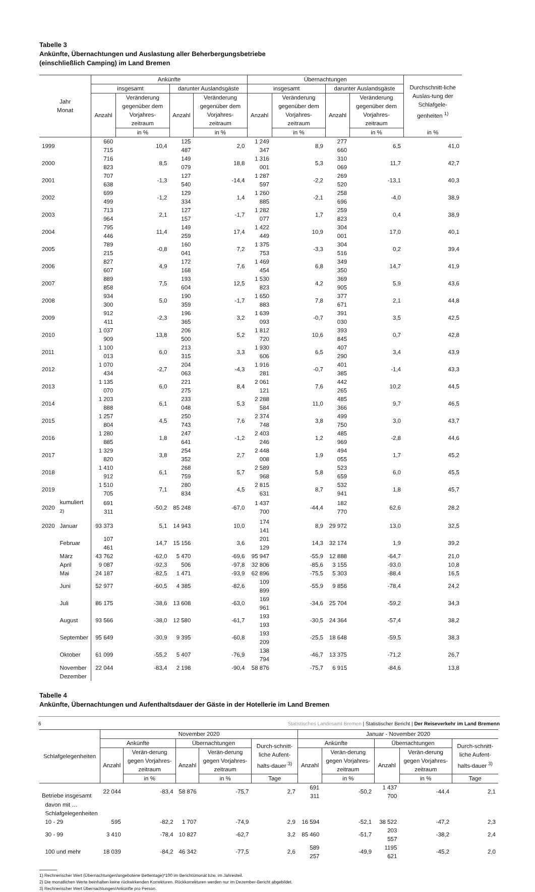Tabelle 3
Ankünfte, Übernachtungen und Auslastung aller Beherbergungsbetriebe
(einschließlich Camping) im Land Bremen
| Jahr Monat | | Ankünfte | | | | Übernachtungen | | | | Durchschnitt-liche Auslas-tung der Schlafgele-genheiten <sup>1)</sup> |
| --- | --- | --- | --- | --- | --- | --- | --- | --- | --- | --- |
| | | insgesamt | | darunter Auslandsgäste | | insgesamt | | darunter Auslandsgäste | | |
| | | Anzahl | Veränderung gegenüber dem Vorjahres-zeitraum | Anzahl | Veränderung gegenüber dem Vorjahres-zeitraum | Anzahl | Veränderung gegenüber dem Vorjahres-zeitraum | Anzahl | Veränderung gegenüber dem Vorjahres-zeitraum | |
| | | | in % | | in % | | in % | | in % | in % |
| 1999 | | 660 715 | 10,4 | 125 487 | 2,0 | 1 249 347 | 8,9 | 277 660 | 6,5 | 41,0 |
| 2000 | | 716 823 | 8,5 | 149 079 | 18,8 | 1 316 001 | 5,3 | 310 069 | 11,7 | 42,7 |
| 2001 | | 707 638 | -1,3 | 127 540 | -14,4 | 1 287 597 | -2,2 | 269 520 | -13,1 | 40,3 |
| 2002 | | 699 499 | -1,2 | 129 334 | 1,4 | 1 260 885 | -2,1 | 258 696 | -4,0 | 38,9 |
| 2003 | | 713 964 | 2,1 | 127 157 | -1,7 | 1 282 077 | 1,7 | 259 823 | 0,4 | 38,9 |
| 2004 | | 795 446 | 11,4 | 149 259 | 17,4 | 1 422 449 | 10,9 | 304 001 | 17,0 | 40,1 |
| 2005 | | 789 215 | -0,8 | 160 041 | 7,2 | 1 375 753 | -3,3 | 304 516 | 0,2 | 39,4 |
| 2006 | | 827 607 | 4,9 | 172 168 | 7,6 | 1 469 454 | 6,8 | 349 350 | 14,7 | 41,9 |
| 2007 | | 889 858 | 7,5 | 193 604 | 12,5 | 1 530 823 | 4,2 | 369 905 | 5,9 | 43,6 |
| 2008 | | 934 300 | 5,0 | 190 359 | -1,7 | 1 650 883 | 7,8 | 377 671 | 2,1 | 44,8 |
| 2009 | | 912 411 | -2,3 | 196 365 | 3,2 | 1 639 093 | -0,7 | 391 030 | 3,5 | 42,5 |
| 2010 | | 1 037 909 | 13,8 | 206 500 | 5,2 | 1 812 720 | 10,6 | 393 845 | 0,7 | 42,8 |
| 2011 | | 1 100 013 | 6,0 | 213 315 | 3,3 | 1 930 606 | 6,5 | 407 290 | 3,4 | 43,9 |
| 2012 | | 1 070 434 | -2,7 | 204 063 | -4,3 | 1 916 281 | -0,7 | 401 385 | -1,4 | 43,3 |
| 2013 | | 1 135 070 | 6,0 | 221 275 | 8,4 | 2 061 121 | 7,6 | 442 265 | 10,2 | 44,5 |
| 2014 | | 1 203 888 | 6,1 | 233 048 | 5,3 | 2 288 584 | 11,0 | 485 366 | 9,7 | 46,5 |
| 2015 | | 1 257 804 | 4,5 | 250 743 | 7,6 | 2 374 748 | 3,8 | 499 750 | 3,0 | 43,7 |
| 2016 | | 1 280 885 | 1,8 | 247 641 | -1,2 | 2 403 246 | 1,2 | 485 969 | -2,8 | 44,6 |
| 2017 | | 1 329 820 | 3,8 | 254 352 | 2,7 | 2 448 008 | 1,9 | 494 055 | 1,7 | 45,2 |
| 2018 | | 1 410 912 | 6,1 | 268 759 | 5,7 | 2 589 968 | 5,8 | 523 659 | 6,0 | 45,5 |
| 2019 | | 1 510 705 | 7,1 | 280 834 | 4,5 | 2 815 631 | 8,7 | 532 941 | 1,8 | 45,7 |
| 2020 | kumuliert <sup>2)</sup> | 691 311 | -50,2 | 85 248 | -67,0 | 1 437 700 | -44,4 | 182 770 | 62,6 | 28,2 |
| 2020 | Januar | 93 373 | 5,1 | 14 943 | 10,0 | 174 141 | 8,9 | 29 972 | 13,0 | 32,5 |
| | Februar | 107 461 | 14,7 | 15 156 | 3,6 | 201 129 | 14,3 | 32 174 | 1,9 | 39,2 |
| | März | 43 762 | -62,0 | 5 470 | -69,6 | 95 947 | -55,9 | 12 888 | -64,7 | 21,0 |
| | April | 9 087 | -92,3 | 506 | -97,8 | 32 806 | -85,6 | 3 155 | -93,0 | 10,8 |
| | Mai | 24 187 | -82,5 | 1 471 | -93,9 | 62 896 | -75,5 | 5 303 | -88,4 | 16,5 |
| | Juni | 52 977 | -60,5 | 4 385 | -82,6 | 109 899 | -55,9 | 9 856 | -78,4 | 24,2 |
| | Juli | 86 175 | -38,6 | 13 608 | -63,0 | 169 961 | -34,6 | 25 704 | -59,2 | 34,3 |
| | August | 93 566 | -38,0 | 12 580 | -61,7 | 193 193 | -30,5 | 24 364 | -57,4 | 38,2 |
| | September | 95 649 | -30,9 | 9 395 | -60,8 | 193 209 | -25,5 | 18 648 | -59,5 | 38,3 |
| | Oktober | 61 099 | -55,2 | 5 407 | -76,9 | 138 794 | -46,7 | 13 375 | -71,2 | 26,7 |
| | November | 22 044 | -83,4 | 2 198 | -90,4 | 58 876 | -75,7 | 6 915 | -84,6 | 13,8 |
| | Dezember | | | | | | | | | |
Tabelle 4
Ankünfte, Übernachtungen und Aufenthaltsdauer der Gäste in der Hotellerie im Land Bremen
| Schlafgelegenheiten | November 2020 | | | | | Januar - November 2020 | | | | |
| --- | --- | --- | --- | --- | --- | --- | --- | --- | --- | --- |
| | Ankünfte | | Übernachtungen | | Durch-schnitt-liche Aufent-halts-dauer <sup>3)</sup> | Ankünfte | | Übernachtungen | | Durch-schnitt-liche Aufent-halts-dauer <sup>3)</sup> |
| | Anzahl | Verän-derung gegen Vorjahres-zeitraum | Anzahl | Verän-derung gegen Vorjahres-zeitraum | | Anzahl | Verän-derung gegen Vorjahres-zeitraum | Anzahl | Verän-derung gegen Vorjahres-zeitraum | |
| | | in % | | in % | Tage | | in % | | in % | Tage |
| Betriebe insgesamt | 22 044 | -83,4 | 58 876 | -75,7 | 2,7 | 691 311 | -50,2 | 1 437 700 | -44,4 | 2,1 |
| davon mit … | | | | | | | | | | |
| Schlafgelegenheiten | | | | | | | | | | |
| 10 - 29 | 595 | -82,2 | 1 707 | -74,9 | 2,9 | 16 594 | -52,1 | 38 522 | -47,2 | 2,3 |
| 30 - 99 | 3 410 | -78,4 | 10 827 | -62,7 | 3,2 | 85 460 | -51,7 | 203 557 | -38,2 | 2,4 |
| 100 und mehr | 18 039 | -84,2 | 46 342 | -77,5 | 2,6 | 589 257 | -49,9 | 1195 621 | -45,2 | 2,0 |
1) Rechnerischer Wert (Übernachtungen/angebotene Bettentage)*100 im Berichtsmonat bzw. im Jahresteil.
2) Die monatlichen Werte beinhalten keine rückwirkenden Korrekturen. Rückkorrekturen werden nur im Dezember-Bericht abgebildet.
3) Rechnerischer Wert Übernachtungen/Ankünfte pro Person.
6 Statistisches Landesamt Bremen | Statistischer Bericht | Der Reiseverkehr im Land Bremenn